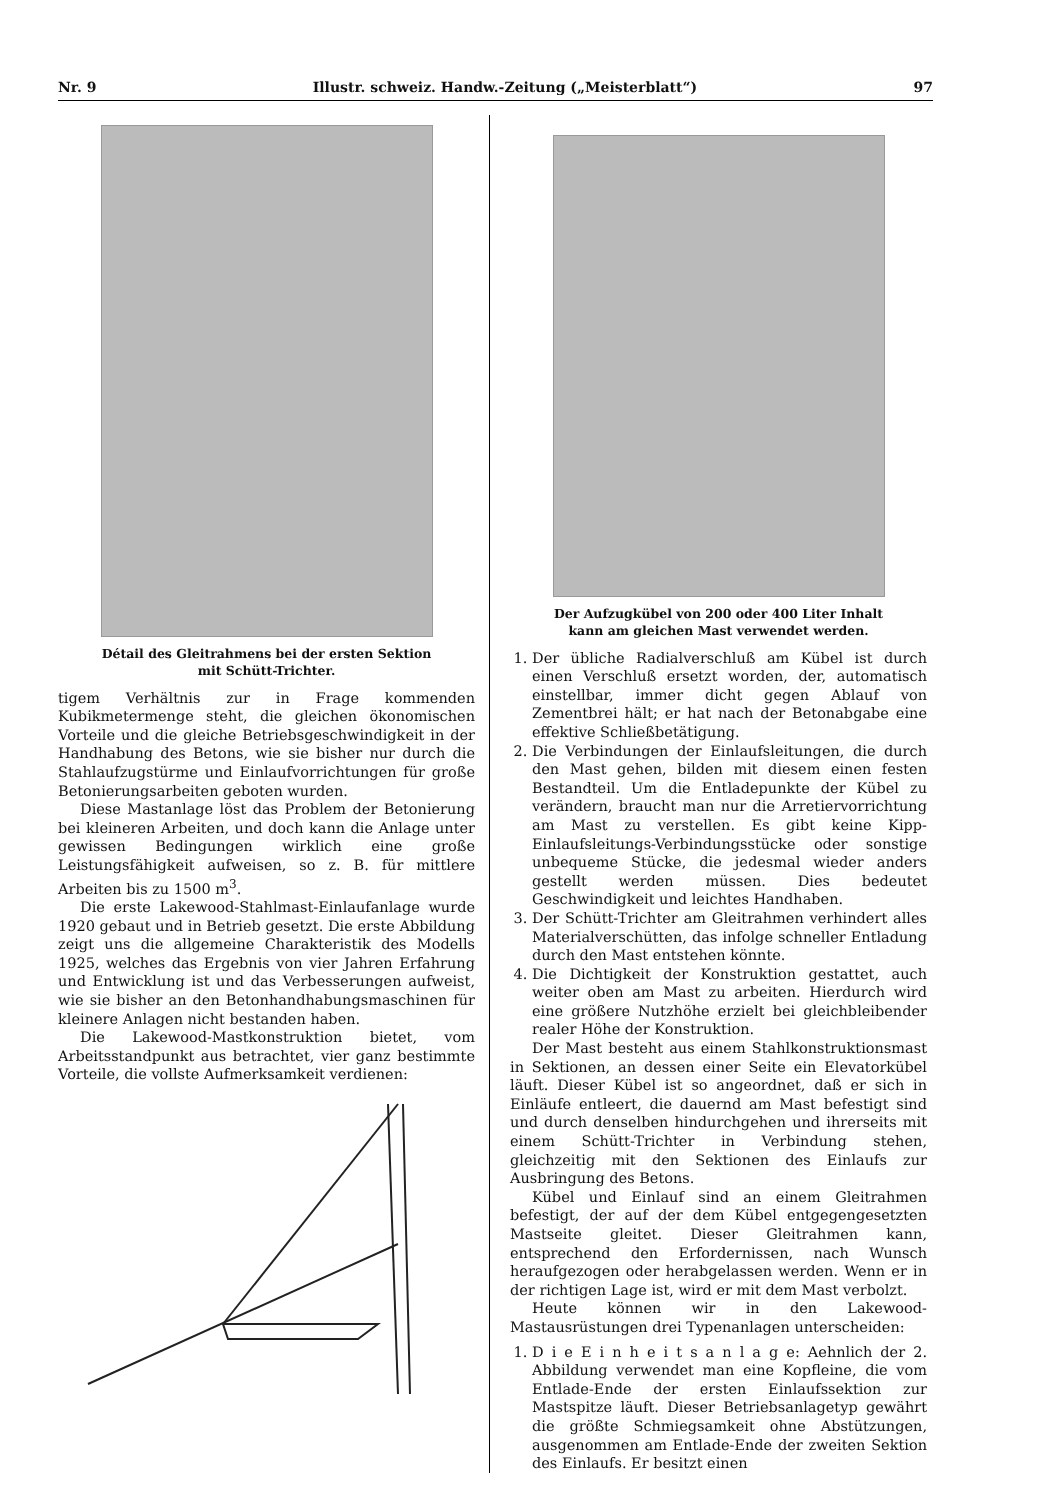Nr. 9 Illustr. schweiz. Handw.-Zeitung („Meisterblatt“) 97
Détail des Gleitrahmens bei der ersten Sektion
mit Schütt-Trichter.
tigem Verhältnis zur in Frage kommenden Kubikmetermenge steht, die gleichen ökonomischen Vorteile und die gleiche Betriebsgeschwindigkeit in der Handhabung des Betons, wie sie bisher nur durch die Stahlaufzugstürme und Einlaufvorrichtungen für große Betonierungsarbeiten geboten wurden.
Diese Mastanlage löst das Problem der Betonierung bei kleineren Arbeiten, und doch kann die Anlage unter gewissen Bedingungen wirklich eine große Leistungsfähigkeit aufweisen, so z. B. für mittlere Arbeiten bis zu 1500 m<sup>3</sup>.
Die erste Lakewood-Stahlmast-Einlaufanlage wurde 1920 gebaut und in Betrieb gesetzt. Die erste Abbildung zeigt uns die allgemeine Charakteristik des Modells 1925, welches das Ergebnis von vier Jahren Erfahrung und Entwicklung ist und das Verbesserungen aufweist, wie sie bisher an den Betonhandhabungsmaschinen für kleinere Anlagen nicht bestanden haben.
Die Lakewood-Mastkonstruktion bietet, vom Arbeitsstandpunkt aus betrachtet, vier ganz bestimmte Vorteile, die vollste Aufmerksamkeit verdienen:
Der Aufzugkübel von 200 oder 400 Liter Inhalt
kann am gleichen Mast verwendet werden.
1. Der übliche Radialverschluß am Kübel ist durch einen Verschluß ersetzt worden, der, automatisch einstellbar, immer dicht gegen Ablauf von Zementbrei hält; er hat nach der Betonabgabe eine effektive Schließbetätigung.
2. Die Verbindungen der Einlaufsleitungen, die durch den Mast gehen, bilden mit diesem einen festen Bestandteil. Um die Entladepunkte der Kübel zu verändern, braucht man nur die Arretiervorrichtung am Mast zu verstellen. Es gibt keine Kipp-Einlaufsleitungs-Verbindungsstücke oder sonstige unbequeme Stücke, die jedesmal wieder anders gestellt werden müssen. Dies bedeutet Geschwindigkeit und leichtes Handhaben.
3. Der Schütt-Trichter am Gleitrahmen verhindert alles Materialverschütten, das infolge schneller Entladung durch den Mast entstehen könnte.
4. Die Dichtigkeit der Konstruktion gestattet, auch weiter oben am Mast zu arbeiten. Hierdurch wird eine größere Nutzhöhe erzielt bei gleichbleibender realer Höhe der Konstruktion.
Der Mast besteht aus einem Stahlkonstruktionsmast in Sektionen, an dessen einer Seite ein Elevatorkübel läuft. Dieser Kübel ist so angeordnet, daß er sich in Einläufe entleert, die dauernd am Mast befestigt sind und durch denselben hindurchgehen und ihrerseits mit einem Schütt-Trichter in Verbindung stehen, gleichzeitig mit den Sektionen des Einlaufs zur Ausbringung des Betons.
Kübel und Einlauf sind an einem Gleitrahmen befestigt, der auf der dem Kübel entgegengesetzten Mastseite gleitet. Dieser Gleitrahmen kann, entsprechend den Erfordernissen, nach Wunsch heraufgezogen oder herabgelassen werden. Wenn er in der richtigen Lage ist, wird er mit dem Mast verbolzt.
Heute können wir in den Lakewood-Mastausrüstungen drei Typenanlagen unterscheiden:
1. D i e E i n h e i t s a n l a g e: Aehnlich der 2. Abbildung verwendet man eine Kopfleine, die vom Entlade-Ende der ersten Einlaufssektion zur Mastspitze läuft. Dieser Betriebsanlagetyp gewährt die größte Schmiegsamkeit ohne Abstützungen, ausgenommen am Entlade-Ende der zweiten Sektion des Einlaufs. Er besitzt einen